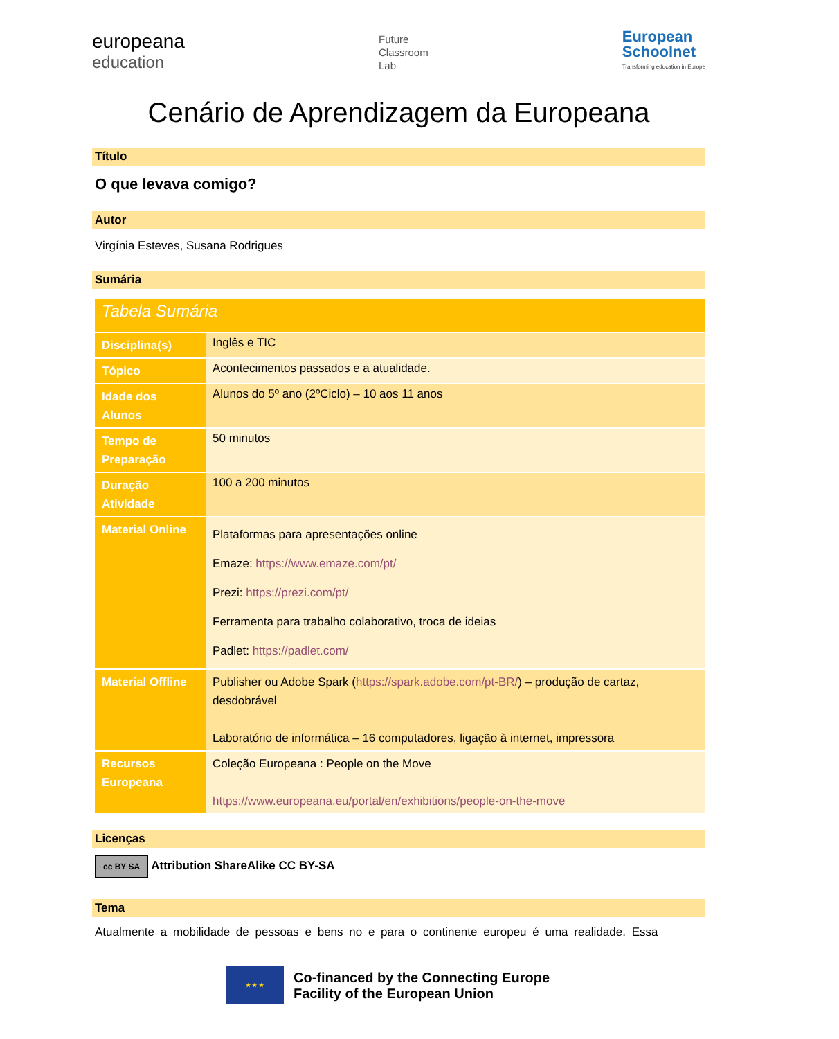europeana
education
Future
Classroom
Lab
European
Schoolnet
Transforming education in Europe
Cenário de Aprendizagem da Europeana
Título
O que levava comigo?
Autor
Virgínia Esteves, Susana Rodrigues
Sumária
| Tabela Sumária | |
| Disciplina(s) | Inglês e TIC |
| Tópico | Acontecimentos passados e a atualidade. |
| Idade dos Alunos | Alunos do 5º ano (2ºCiclo) – 10 aos 11 anos |
| Tempo de Preparação | 50 minutos |
| Duração Atividade | 100 a 200 minutos |
| Material Online | Plataformas para apresentações online Emaze: https://www.emaze.com/pt/ Prezi: https://prezi.com/pt/ Ferramenta para trabalho colaborativo, troca de ideias Padlet: https://padlet.com/ |
| Material Offline | Publisher ou Adobe Spark ( https://spark.adobe.com/pt-BR/ ) – produção de cartaz, desdobrável Laboratório de informática – 16 computadores, ligação à internet, impressora |
| Recursos Europeana | Coleção Europeana : People on the Move https://www.europeana.eu/portal/en/exhibitions/people-on-the-move |
Licenças
cc BY SA Attribution ShareAlike CC BY-SA
Tema
Atualmente a mobilidade de pessoas e bens no e para o continente europeu é uma realidade. Essa
★ ★ ★
Co-financed by the Connecting Europe
Facility of the European Union